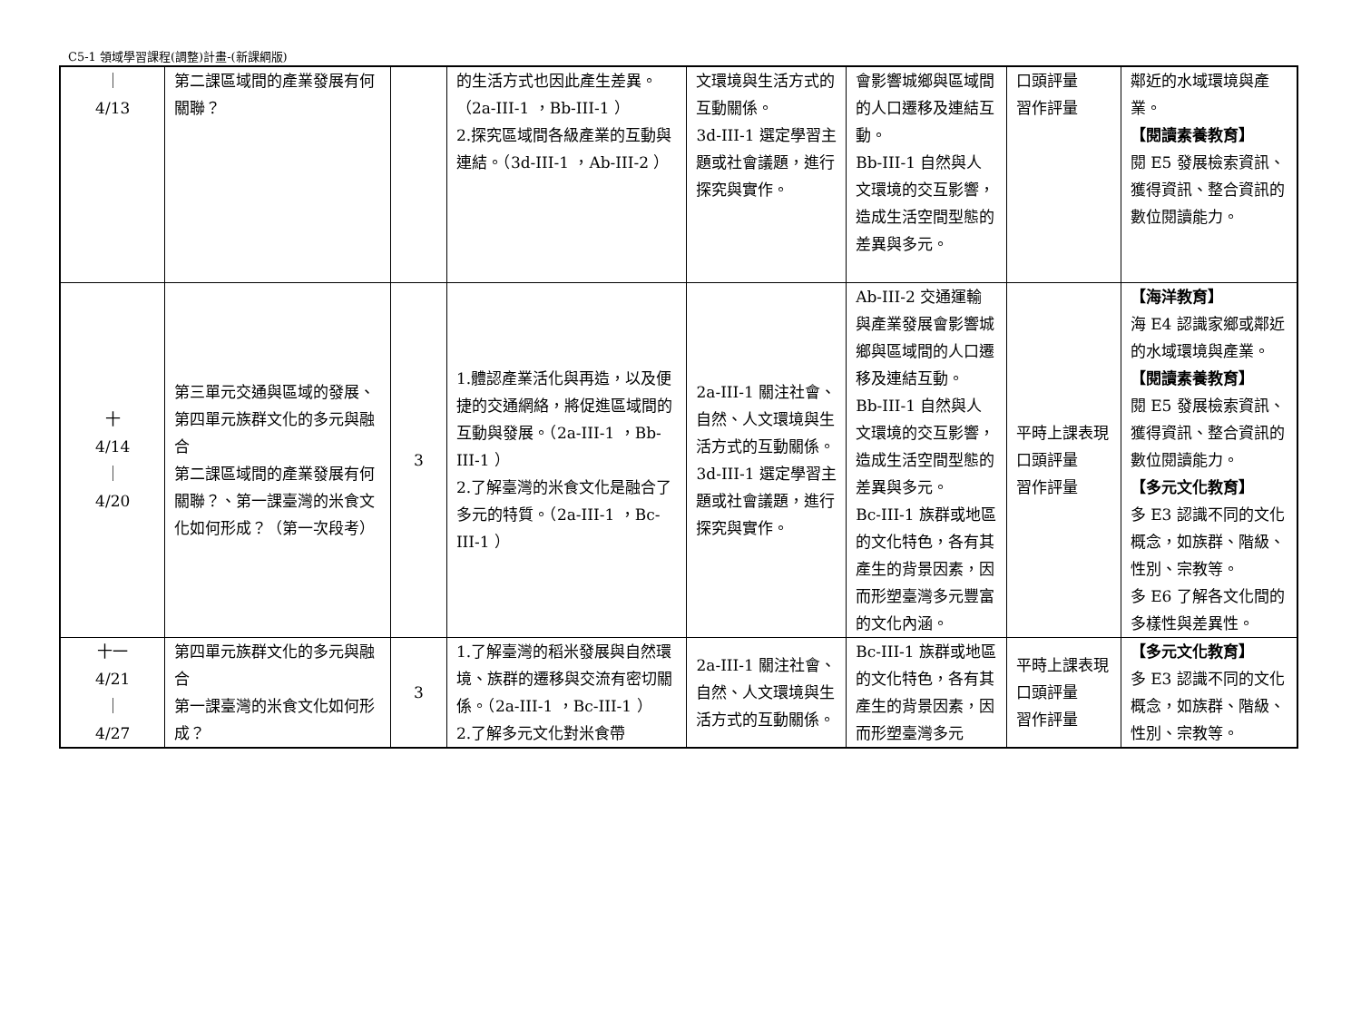C5-1 領域學習課程(調整)計畫-(新課綱版)
| ｜ 4/13 | 第二課區域間的產業發展有何關聯？ | | 的生活方式也因此產生差異。（2a-III-1 ，Bb-III-1 ） 2.探究區域間各級產業的互動與連結。（3d-III-1 ，Ab-III-2 ） | 文環境與生活方式的互動關係。 3d-III-1 選定學習主題或社會議題，進行探究與實作。 | 會影響城鄉與區域間的人口遷移及連結互動。 Bb-III-1 自然與人文環境的交互影響，造成生活空間型態的差異與多元。 | 口頭評量 習作評量 | 鄰近的水域環境與產業。 【閱讀素養教育】 閱 E5 發展檢索資訊、獲得資訊、整合資訊的數位閱讀能力。 |
| 十 4/14 ｜ 4/20 | 第三單元交通與區域的發展、第四單元族群文化的多元與融合 第二課區域間的產業發展有何關聯？、第一課臺灣的米食文化如何形成？（第一次段考） | 3 | 1.體認產業活化與再造，以及便捷的交通網絡，將促進區域間的互動與發展。（2a-III-1 ，Bb-III-1 ） 2.了解臺灣的米食文化是融合了多元的特質。（2a-III-1 ，Bc-III-1 ） | 2a-III-1 關注社會、自然、人文環境與生活方式的互動關係。 3d-III-1 選定學習主題或社會議題，進行探究與實作。 | Ab-III-2 交通運輸與產業發展會影響城鄉與區域間的人口遷移及連結互動。 Bb-III-1 自然與人文環境的交互影響，造成生活空間型態的差異與多元。 Bc-III-1 族群或地區的文化特色，各有其產生的背景因素，因而形塑臺灣多元豐富的文化內涵。 | 平時上課表現 口頭評量 習作評量 | 【海洋教育】 海 E4 認識家鄉或鄰近的水域環境與產業。 【閱讀素養教育】 閱 E5 發展檢索資訊、獲得資訊、整合資訊的數位閱讀能力。 【多元文化教育】 多 E3 認識不同的文化概念，如族群、階級、性別、宗教等。 多 E6 了解各文化間的多樣性與差異性。 |
| 十一 4/21 ｜ 4/27 | 第四單元族群文化的多元與融合 第一課臺灣的米食文化如何形成？ | 3 | 1.了解臺灣的稻米發展與自然環境、族群的遷移與交流有密切關係。（2a-III-1 ，Bc-III-1 ） 2.了解多元文化對米食帶 | 2a-III-1 關注社會、自然、人文環境與生活方式的互動關係。 | Bc-III-1 族群或地區的文化特色，各有其產生的背景因素，因而形塑臺灣多元 | 平時上課表現 口頭評量 習作評量 | 【多元文化教育】 多 E3 認識不同的文化概念，如族群、階級、性別、宗教等。 |